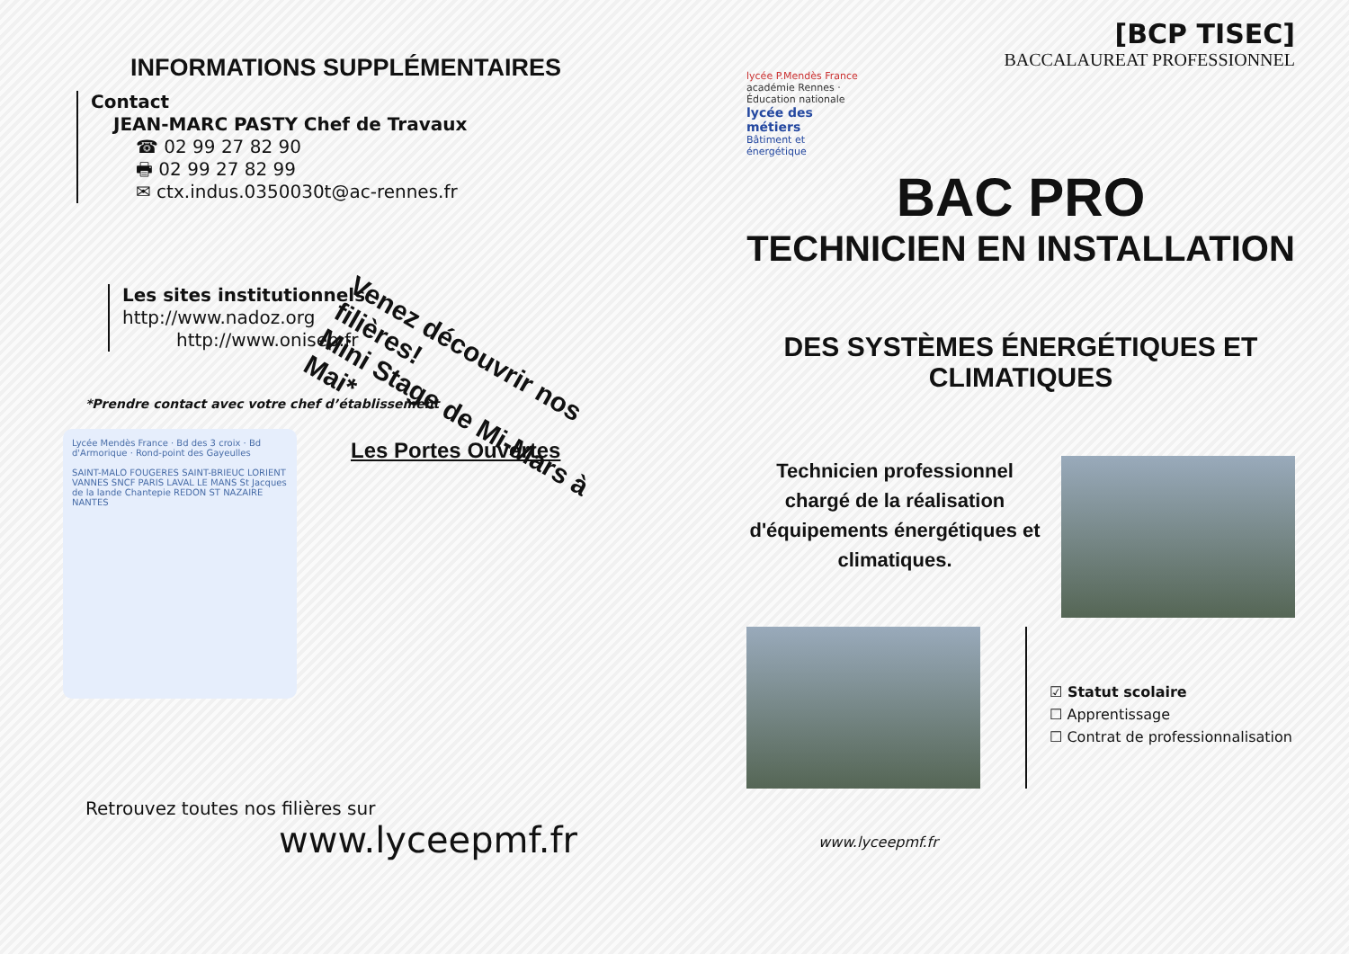INFORMATIONS SUPPLÉMENTAIRES
Contact
JEAN-MARC PASTY Chef de Travaux
☎ 02 99 27 82 90
🖶 02 99 27 82 99
✉ ctx.indus.0350030t@ac-rennes.fr
Les sites institutionnels
http://www.nadoz.org
http://www.onisep.fr
Venez découvrir nos filières!
Mini Stage de Mi-Mars à Mai*
*Prendre contact avec votre chef d’établissement
Lycée Mendès France · Bd des 3 croix · Bd d'Armorique · Rond-point des Gayeulles
SAINT-MALO FOUGERES SAINT-BRIEUC LORIENT VANNES SNCF PARIS LAVAL LE MANS St Jacques de la lande Chantepie REDON ST NAZAIRE NANTES
Les Portes Ouvertes
Retrouvez toutes nos filières sur
www.lyceepmf.fr
[BCP TISEC]
BACCALAUREAT PROFESSIONNEL
lycée P.Mendès France
académie Rennes · Éducation nationale
lycée des métiers
Bâtiment et énergétique
BAC PRO
TECHNICIEN EN INSTALLATION
DES SYSTÈMES ÉNERGÉTIQUES ET CLIMATIQUES
Technicien professionnel chargé de la réalisation d'équipements énergétiques et climatiques.
☑ Statut scolaire
☐ Apprentissage
☐ Contrat de professionnalisation
www.lyceepmf.fr